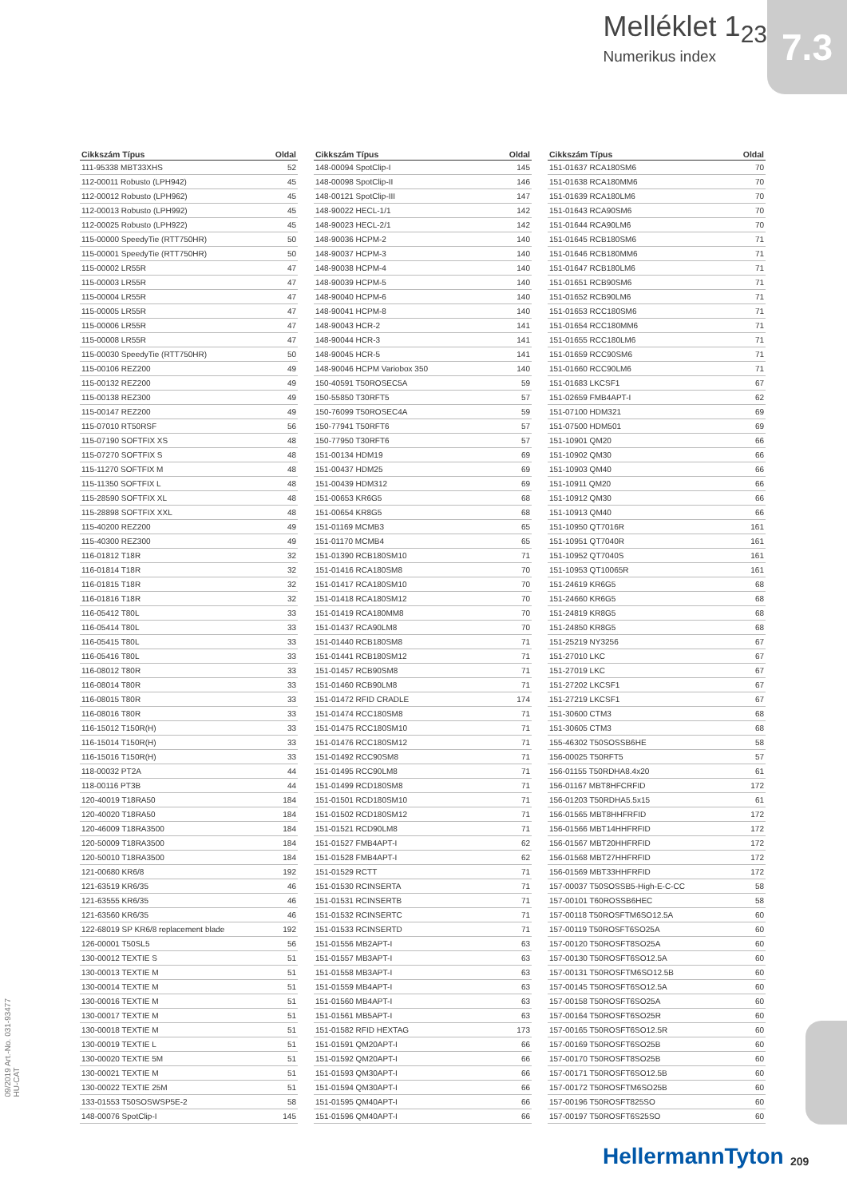Melléklet 1<sub>2</sub><sub>3</sub>
Numerikus index
7.3
| Cikkszám Típus | Oldal |
| --- | --- |
| 111-95338 MBT33XHS | 52 |
| 112-00011 Robusto (LPH942) | 45 |
| 112-00012 Robusto (LPH962) | 45 |
| 112-00013 Robusto (LPH992) | 45 |
| 112-00025 Robusto (LPH922) | 45 |
| 115-00000 SpeedyTie (RTT750HR) | 50 |
| 115-00001 SpeedyTie (RTT750HR) | 50 |
| 115-00002 LR55R | 47 |
| 115-00003 LR55R | 47 |
| 115-00004 LR55R | 47 |
| 115-00005 LR55R | 47 |
| 115-00006 LR55R | 47 |
| 115-00008 LR55R | 47 |
| 115-00030 SpeedyTie (RTT750HR) | 50 |
| 115-00106 REZ200 | 49 |
| 115-00132 REZ200 | 49 |
| 115-00138 REZ300 | 49 |
| 115-00147 REZ200 | 49 |
| 115-07010 RT50RSF | 56 |
| 115-07190 SOFTFIX XS | 48 |
| 115-07270 SOFTFIX S | 48 |
| 115-11270 SOFTFIX M | 48 |
| 115-11350 SOFTFIX L | 48 |
| 115-28590 SOFTFIX XL | 48 |
| 115-28898 SOFTFIX XXL | 48 |
| 115-40200 REZ200 | 49 |
| 115-40300 REZ300 | 49 |
| 116-01812 T18R | 32 |
| 116-01814 T18R | 32 |
| 116-01815 T18R | 32 |
| 116-01816 T18R | 32 |
| 116-05412 T80L | 33 |
| 116-05414 T80L | 33 |
| 116-05415 T80L | 33 |
| 116-05416 T80L | 33 |
| 116-08012 T80R | 33 |
| 116-08014 T80R | 33 |
| 116-08015 T80R | 33 |
| 116-08016 T80R | 33 |
| 116-15012 T150R(H) | 33 |
| 116-15014 T150R(H) | 33 |
| 116-15016 T150R(H) | 33 |
| 118-00032 PT2A | 44 |
| 118-00116 PT3B | 44 |
| 120-40019 T18RA50 | 184 |
| 120-40020 T18RA50 | 184 |
| 120-46009 T18RA3500 | 184 |
| 120-50009 T18RA3500 | 184 |
| 120-50010 T18RA3500 | 184 |
| 121-00680 KR6/8 | 192 |
| 121-63519 KR6/35 | 46 |
| 121-63555 KR6/35 | 46 |
| 121-63560 KR6/35 | 46 |
| 122-68019 SP KR6/8 replacement blade | 192 |
| 126-00001 T50SL5 | 56 |
| 130-00012 TEXTIE S | 51 |
| 130-00013 TEXTIE M | 51 |
| 130-00014 TEXTIE M | 51 |
| 130-00016 TEXTIE M | 51 |
| 130-00017 TEXTIE M | 51 |
| 130-00018 TEXTIE M | 51 |
| 130-00019 TEXTIE L | 51 |
| 130-00020 TEXTIE 5M | 51 |
| 130-00021 TEXTIE M | 51 |
| 130-00022 TEXTIE 25M | 51 |
| 133-01553 T50SOSWSP5E-2 | 58 |
| 148-00076 SpotClip-I | 145 |
| Cikkszám Típus | Oldal |
| --- | --- |
| 148-00094 SpotClip-I | 145 |
| 148-00098 SpotClip-II | 146 |
| 148-00121 SpotClip-III | 147 |
| 148-90022 HECL-1/1 | 142 |
| 148-90023 HECL-2/1 | 142 |
| 148-90036 HCPM-2 | 140 |
| 148-90037 HCPM-3 | 140 |
| 148-90038 HCPM-4 | 140 |
| 148-90039 HCPM-5 | 140 |
| 148-90040 HCPM-6 | 140 |
| 148-90041 HCPM-8 | 140 |
| 148-90043 HCR-2 | 141 |
| 148-90044 HCR-3 | 141 |
| 148-90045 HCR-5 | 141 |
| 148-90046 HCPM Variobox 350 | 140 |
| 150-40591 T50ROSEC5A | 59 |
| 150-55850 T30RFT5 | 57 |
| 150-76099 T50ROSEC4A | 59 |
| 150-77941 T50RFT6 | 57 |
| 150-77950 T30RFT6 | 57 |
| 151-00134 HDM19 | 69 |
| 151-00437 HDM25 | 69 |
| 151-00439 HDM312 | 69 |
| 151-00653 KR6G5 | 68 |
| 151-00654 KR8G5 | 68 |
| 151-01169 MCMB3 | 65 |
| 151-01170 MCMB4 | 65 |
| 151-01390 RCB180SM10 | 71 |
| 151-01416 RCA180SM8 | 70 |
| 151-01417 RCA180SM10 | 70 |
| 151-01418 RCA180SM12 | 70 |
| 151-01419 RCA180MM8 | 70 |
| 151-01437 RCA90LM8 | 70 |
| 151-01440 RCB180SM8 | 71 |
| 151-01441 RCB180SM12 | 71 |
| 151-01457 RCB90SM8 | 71 |
| 151-01460 RCB90LM8 | 71 |
| 151-01472 RFID CRADLE | 174 |
| 151-01474 RCC180SM8 | 71 |
| 151-01475 RCC180SM10 | 71 |
| 151-01476 RCC180SM12 | 71 |
| 151-01492 RCC90SM8 | 71 |
| 151-01495 RCC90LM8 | 71 |
| 151-01499 RCD180SM8 | 71 |
| 151-01501 RCD180SM10 | 71 |
| 151-01502 RCD180SM12 | 71 |
| 151-01521 RCD90LM8 | 71 |
| 151-01527 FMB4APT-I | 62 |
| 151-01528 FMB4APT-I | 62 |
| 151-01529 RCTT | 71 |
| 151-01530 RCINSERTA | 71 |
| 151-01531 RCINSERTB | 71 |
| 151-01532 RCINSERTC | 71 |
| 151-01533 RCINSERTD | 71 |
| 151-01556 MB2APT-I | 63 |
| 151-01557 MB3APT-I | 63 |
| 151-01558 MB3APT-I | 63 |
| 151-01559 MB4APT-I | 63 |
| 151-01560 MB4APT-I | 63 |
| 151-01561 MB5APT-I | 63 |
| 151-01582 RFID HEXTAG | 173 |
| 151-01591 QM20APT-I | 66 |
| 151-01592 QM20APT-I | 66 |
| 151-01593 QM30APT-I | 66 |
| 151-01594 QM30APT-I | 66 |
| 151-01595 QM40APT-I | 66 |
| 151-01596 QM40APT-I | 66 |
| Cikkszám Típus | Oldal |
| --- | --- |
| 151-01637 RCA180SM6 | 70 |
| 151-01638 RCA180MM6 | 70 |
| 151-01639 RCA180LM6 | 70 |
| 151-01643 RCA90SM6 | 70 |
| 151-01644 RCA90LM6 | 70 |
| 151-01645 RCB180SM6 | 71 |
| 151-01646 RCB180MM6 | 71 |
| 151-01647 RCB180LM6 | 71 |
| 151-01651 RCB90SM6 | 71 |
| 151-01652 RCB90LM6 | 71 |
| 151-01653 RCC180SM6 | 71 |
| 151-01654 RCC180MM6 | 71 |
| 151-01655 RCC180LM6 | 71 |
| 151-01659 RCC90SM6 | 71 |
| 151-01660 RCC90LM6 | 71 |
| 151-01683 LKCSF1 | 67 |
| 151-02659 FMB4APT-I | 62 |
| 151-07100 HDM321 | 69 |
| 151-07500 HDM501 | 69 |
| 151-10901 QM20 | 66 |
| 151-10902 QM30 | 66 |
| 151-10903 QM40 | 66 |
| 151-10911 QM20 | 66 |
| 151-10912 QM30 | 66 |
| 151-10913 QM40 | 66 |
| 151-10950 QT7016R | 161 |
| 151-10951 QT7040R | 161 |
| 151-10952 QT7040S | 161 |
| 151-10953 QT10065R | 161 |
| 151-24619 KR6G5 | 68 |
| 151-24660 KR6G5 | 68 |
| 151-24819 KR8G5 | 68 |
| 151-24850 KR8G5 | 68 |
| 151-25219 NY3256 | 67 |
| 151-27010 LKC | 67 |
| 151-27019 LKC | 67 |
| 151-27202 LKCSF1 | 67 |
| 151-27219 LKCSF1 | 67 |
| 151-30600 CTM3 | 68 |
| 151-30605 CTM3 | 68 |
| 155-46302 T50SOSSB6HE | 58 |
| 156-00025 T50RFT5 | 57 |
| 156-01155 T50RDHA8.4x20 | 61 |
| 156-01167 MBT8HFCRFID | 172 |
| 156-01203 T50RDHA5.5x15 | 61 |
| 156-01565 MBT8HHFRFID | 172 |
| 156-01566 MBT14HHFRFID | 172 |
| 156-01567 MBT20HHFRFID | 172 |
| 156-01568 MBT27HHFRFID | 172 |
| 156-01569 MBT33HHFRFID | 172 |
| 157-00037 T50SOSSB5-High-E-C-CC | 58 |
| 157-00101 T60ROSSB6HEC | 58 |
| 157-00118 T50ROSFTM6SO12.5A | 60 |
| 157-00119 T50ROSFT6SO25A | 60 |
| 157-00120 T50ROSFT8SO25A | 60 |
| 157-00130 T50ROSFT6SO12.5A | 60 |
| 157-00131 T50ROSFTM6SO12.5B | 60 |
| 157-00145 T50ROSFT6SO12.5A | 60 |
| 157-00158 T50ROSFT6SO25A | 60 |
| 157-00164 T50ROSFT6SO25R | 60 |
| 157-00165 T50ROSFT6SO12.5R | 60 |
| 157-00169 T50ROSFT6SO25B | 60 |
| 157-00170 T50ROSFT8SO25B | 60 |
| 157-00171 T50ROSFT6SO12.5B | 60 |
| 157-00172 T50ROSFTM6SO25B | 60 |
| 157-00196 T50ROSFT825SO | 60 |
| 157-00197 T50ROSFT6S25SO | 60 |
09/2019 Art.-No. 031-93477
HU-CAT
HellermannTyton 209